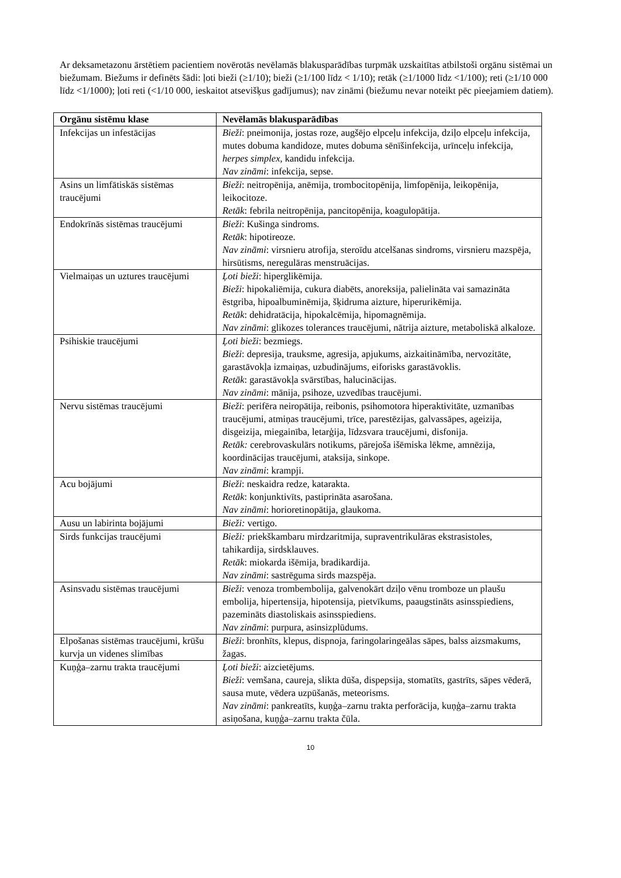Ar deksametazonu ārstētiem pacientiem novērotās nevēlamās blakusparādības turpmāk uzskaitītas atbilstoši orgānu sistēmai un biežumam. Biežums ir definēts šādi: ļoti bieži (≥1/10); bieži (≥1/100 līdz < 1/10); retāk (≥1/1000 līdz <1/100); reti (≥1/10 000 līdz <1/1000); ļoti reti (<1/10 000, ieskaitot atsevišķus gadījumus); nav zināmi (biežumu nevar noteikt pēc pieejamiem datiem).
| Orgānu sistēmu klase | Nevēlamās blakusparādības |
| --- | --- |
| Infekcijas un infestācijas | Bieži : pneimonija, jostas roze, augšējo elpceļu infekcija, dziļo elpceļu infekcija, mutes dobuma kandidoze, mutes dobuma sēnīšinfekcija, urīnceļu infekcija, herpes simplex , kandidu infekcija. Nav zināmi : infekcija, sepse. |
| Asins un limfātiskās sistēmas traucējumi | Bieži : neitropēnija, anēmija, trombocitopēnija, limfopēnija, leikopēnija, leikocitoze. Retāk : febrila neitropēnija, pancitopēnija, koagulopātija. |
| Endokrīnās sistēmas traucējumi | Bieži : Kušinga sindroms. Retāk : hipotireoze. Nav zināmi : virsnieru atrofija, steroīdu atcelšanas sindroms, virsnieru mazspēja, hirsūtisms, neregulāras menstruācijas. |
| Vielmaiņas un uztures traucējumi | Ļoti bieži : hiperglikēmija. Bieži : hipokaliēmija, cukura diabēts, anoreksija, palielināta vai samazināta ēstgriba, hipoalbuminēmija, šķidruma aizture, hiperurikēmija. Retāk : dehidratācija, hipokalcēmija, hipomagnēmija. Nav zināmi : glikozes tolerances traucējumi, nātrija aizture, metaboliskā alkaloze. |
| Psihiskie traucējumi | Ļoti bieži : bezmiegs. Bieži : depresija, trauksme, agresija, apjukums, aizkaitināmība, nervozitāte, garastāvokļa izmaiņas, uzbudinājums, eiforisks garastāvoklis. Retāk : garastāvokļa svārstības, halucinācijas. Nav zināmi : mānija, psihoze, uzvedības traucējumi. |
| Nervu sistēmas traucējumi | Bieži : perifēra neiropātija, reibonis, psihomotora hiperaktivitāte, uzmanības traucējumi, atmiņas traucējumi, trīce, parestēzijas, galvassāpes, ageizija, disgeizija, miegainība, letarģija, līdzsvara traucējumi, disfonija. Retāk: cerebrovaskulārs notikums, pārejoša išēmiska lēkme, amnēzija, koordinācijas traucējumi, ataksija, sinkope. Nav zināmi : krampji. |
| Acu bojājumi | Bieži : neskaidra redze, katarakta. Retāk : konjunktivīts, pastiprināta asarošana. Nav zināmi : horioretinopātija, glaukoma. |
| Ausu un labirinta bojājumi | Bieži: vertigo. |
| Sirds funkcijas traucējumi | Bieži: priekškambaru mirdzaritmija, supraventrikulāras ekstrasistoles, tahikardija, sirdsklauves. Retāk : miokarda išēmija, bradikardija. Nav zināmi : sastrēguma sirds mazspēja. |
| Asinsvadu sistēmas traucējumi | Bieži : venoza trombembolija, galvenokārt dziļo vēnu tromboze un plaušu embolija, hipertensija, hipotensija, pietvīkums, paaugstināts asinsspiediens, pazemināts diastoliskais asinsspiediens. Nav zināmi : purpura, asinsizplūdums. |
| Elpošanas sistēmas traucējumi, krūšu kurvja un videnes slimības | Bieži : bronhīts, klepus, dispnoja, faringolaringeālas sāpes, balss aizsmakums, žagas. |
| Kuņģa–zarnu trakta traucējumi | Ļoti bieži : aizcietējums. Bieži : vemšana, caureja, slikta dūša, dispepsija, stomatīts, gastrīts, sāpes vēderā, sausa mute, vēdera uzpūšanās, meteorisms. Nav zināmi : pankreatīts, kuņģa–zarnu trakta perforācija, kuņģa–zarnu trakta asiņošana, kuņģa–zarnu trakta čūla. |
10